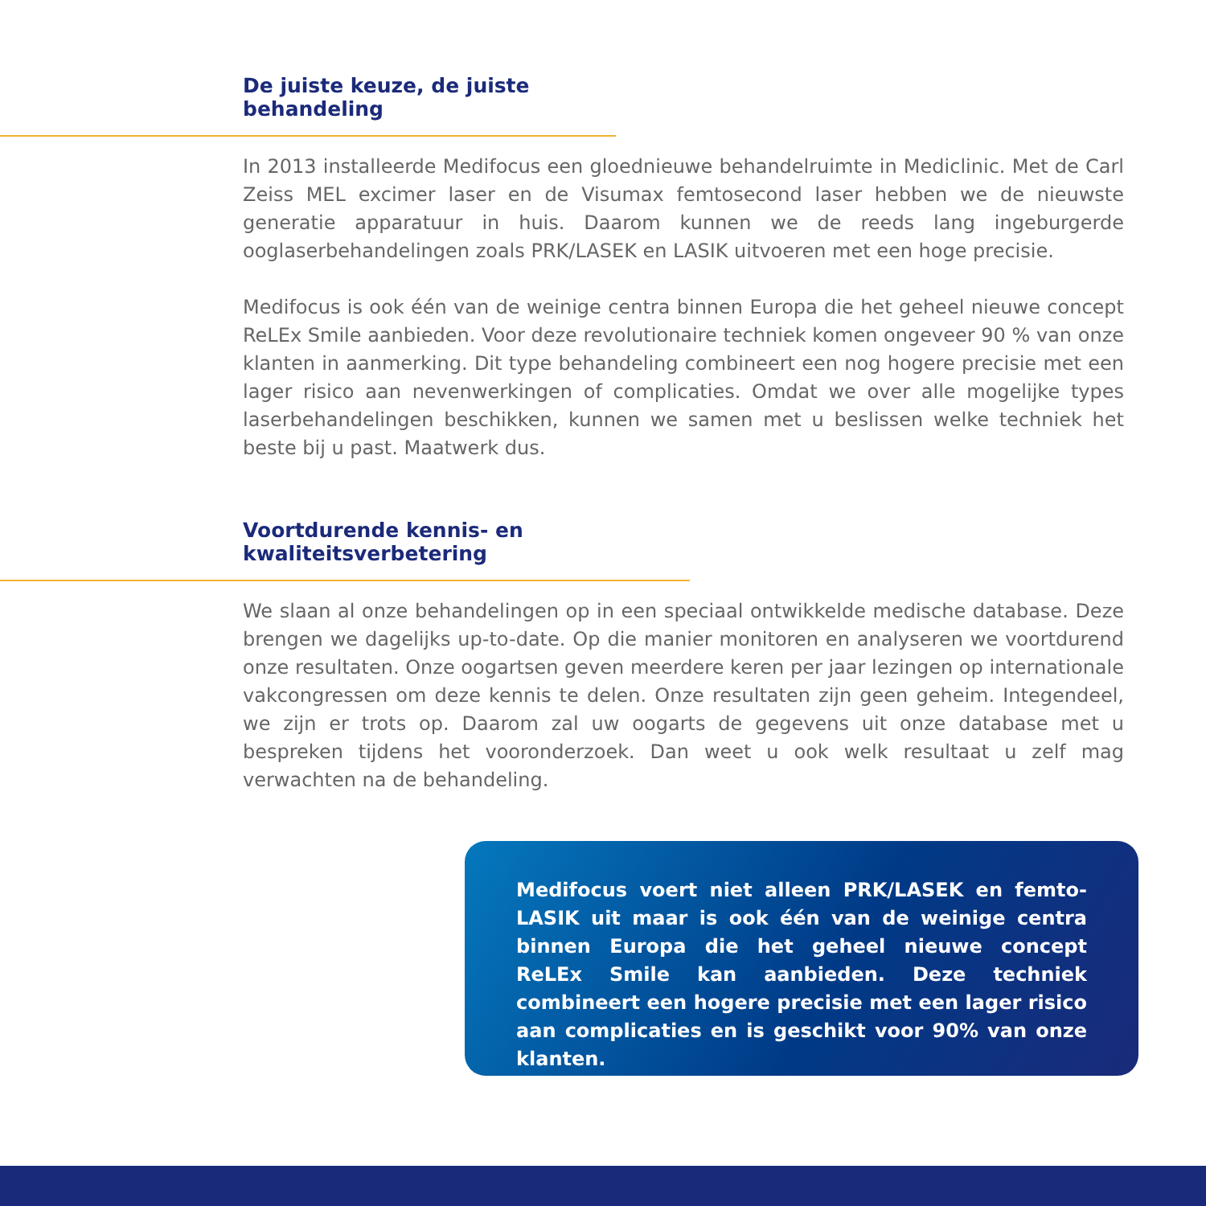De juiste keuze, de juiste behandeling
In 2013 installeerde Medifocus een gloednieuwe behandelruimte in Mediclinic. Met de Carl Zeiss MEL excimer laser en de Visumax femtosecond laser hebben we de nieuwste generatie apparatuur in huis. Daarom kunnen we de reeds lang ingeburgerde ooglaserbehandelingen zoals PRK/LASEK en LASIK uitvoeren met een hoge precisie.
Medifocus is ook één van de weinige centra binnen Europa die het geheel nieuwe concept ReLEx Smile aanbieden. Voor deze revolutionaire techniek komen ongeveer 90 % van onze klanten in aanmerking. Dit type behandeling combineert een nog hogere precisie met een lager risico aan nevenwerkingen of complicaties. Omdat we over alle mogelijke types laserbehandelingen beschikken, kunnen we samen met u beslissen welke techniek het beste bij u past. Maatwerk dus.
Voortdurende kennis- en kwaliteitsverbetering
We slaan al onze behandelingen op in een speciaal ontwikkelde medische database. Deze brengen we dagelijks up-to-date. Op die manier monitoren en analyseren we voortdurend onze resultaten. Onze oogartsen geven meerdere keren per jaar lezingen op internationale vakcongressen om deze kennis te delen. Onze resultaten zijn geen geheim. Integendeel, we zijn er trots op. Daarom zal uw oogarts de gegevens uit onze database met u bespreken tijdens het vooronderzoek. Dan weet u ook welk resultaat u zelf mag verwachten na de behandeling.
Medifocus voert niet alleen PRK/LASEK en femto-LASIK uit maar is ook één van de weinige centra binnen Europa die het geheel nieuwe concept ReLEx Smile kan aanbieden. Deze techniek combineert een hogere precisie met een lager risico aan complicaties en is geschikt voor 90% van onze klanten.